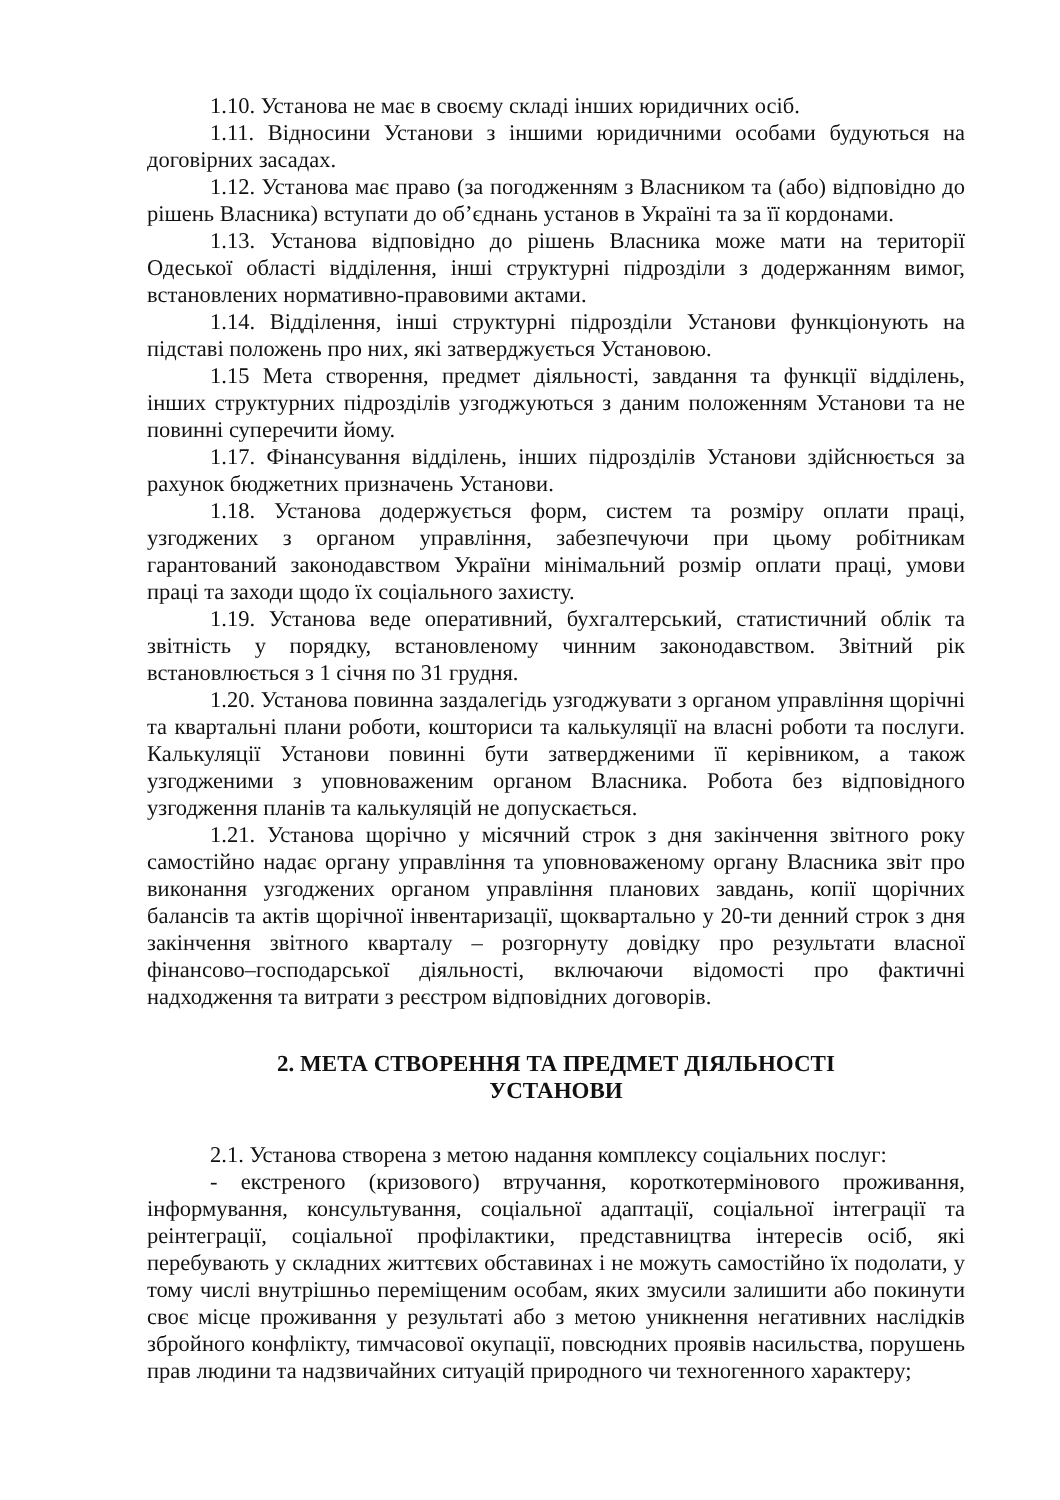1.10. Установа не має в своєму складі інших юридичних осіб.
1.11. Відносини Установи з іншими юридичними особами будуються на договірних засадах.
1.12. Установа має право (за погодженням з Власником та (або) відповідно до рішень Власника) вступати до об’єднань установ в Україні та за її кордонами.
1.13. Установа відповідно до рішень Власника може мати на території Одеської області відділення, інші структурні підрозділи з додержанням вимог, встановлених нормативно-правовими актами.
1.14. Відділення, інші структурні підрозділи Установи функціонують на підставі положень про них, які затверджується Установою.
1.15 Мета створення, предмет діяльності, завдання та функції відділень, інших структурних підрозділів узгоджуються з даним положенням Установи та не повинні суперечити йому.
1.17. Фінансування відділень, інших підрозділів Установи здійснюється за рахунок бюджетних призначень Установи.
1.18. Установа додержується форм, систем та розміру оплати праці, узгоджених з органом управління, забезпечуючи при цьому робітникам гарантований законодавством України мінімальний розмір оплати праці, умови праці та заходи щодо їх соціального захисту.
1.19. Установа веде оперативний, бухгалтерський, статистичний облік та звітність у порядку, встановленому чинним законодавством. Звітний рік встановлюється з 1 січня по 31 грудня.
1.20. Установа повинна заздалегідь узгоджувати з органом управління щорічні та квартальні плани роботи, кошториси та калькуляції на власні роботи та послуги. Калькуляції Установи повинні бути затвердженими її керівником, а також узгодженими з уповноваженим органом Власника. Робота без відповідного узгодження планів та калькуляцій не допускається.
1.21. Установа щорічно у місячний строк з дня закінчення звітного року самостійно надає органу управління та уповноваженому органу Власника звіт про виконання узгоджених органом управління планових завдань, копії щорічних балансів та актів щорічної інвентаризації, щоквартально у 20-ти денний строк з дня закінчення звітного кварталу – розгорнуту довідку про результати власної фінансово–господарської діяльності, включаючи відомості про фактичні надходження та витрати з реєстром відповідних договорів.
2. МЕТА СТВОРЕННЯ ТА ПРЕДМЕТ ДІЯЛЬНОСТІ
УСТАНОВИ
2.1. Установа створена з метою надання комплексу соціальних послуг:
- екстреного (кризового) втручання, короткотермінового проживання, інформування, консультування, соціальної адаптації, соціальної інтеграції та реінтеграції, соціальної профілактики, представництва інтересів осіб, які перебувають у складних життєвих обставинах і не можуть самостійно їх подолати, у тому числі внутрішньо переміщеним особам, яких змусили залишити або покинути своє місце проживання у результаті або з метою уникнення негативних наслідків збройного конфлікту, тимчасової окупації, повсюдних проявів насильства, порушень прав людини та надзвичайних ситуацій природного чи техногенного характеру;